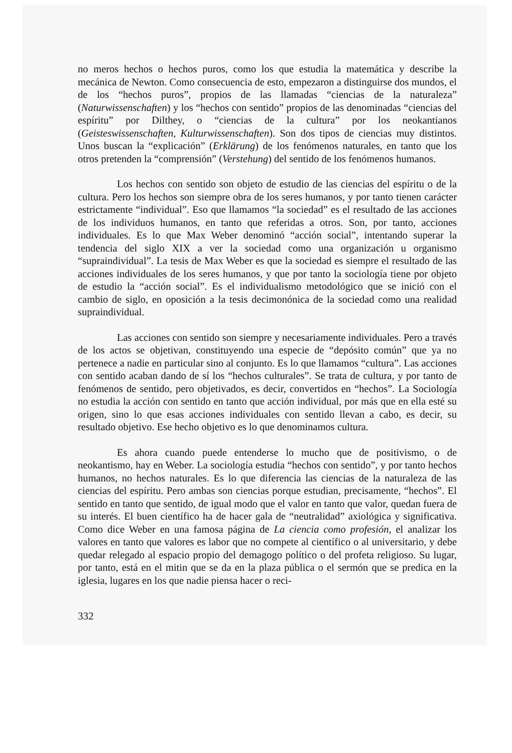no meros hechos o hechos puros, como los que estudia la matemática y describe la mecánica de Newton. Como consecuencia de esto, empezaron a distinguirse dos mundos, el de los “hechos puros”, propios de las llamadas “ciencias de la naturaleza” (Naturwissenschaften) y los “hechos con sentido” propios de las denominadas “ciencias del espíritu” por Dilthey, o “ciencias de la cultura” por los neokantianos (Geisteswissenschaften, Kulturwissenschaften). Son dos tipos de ciencias muy distintos. Unos buscan la “explicación” (Erklärung) de los fenómenos naturales, en tanto que los otros pretenden la “comprensión” (Verstehung) del sentido de los fenómenos humanos.
Los hechos con sentido son objeto de estudio de las ciencias del espíritu o de la cultura. Pero los hechos son siempre obra de los seres humanos, y por tanto tienen carácter estrictamente “individual”. Eso que llamamos “la sociedad” es el resultado de las acciones de los individuos humanos, en tanto que referidas a otros. Son, por tanto, acciones individuales. Es lo que Max Weber denominó “acción social”, intentando superar la tendencia del siglo XIX a ver la sociedad como una organización u organismo “supraindividual”. La tesis de Max Weber es que la sociedad es siempre el resultado de las acciones individuales de los seres humanos, y que por tanto la sociología tiene por objeto de estudio la “acción social”. Es el individualismo metodológico que se inició con el cambio de siglo, en oposición a la tesis decimonónica de la sociedad como una realidad supraindividual.
Las acciones con sentido son siempre y necesariamente individuales. Pero a través de los actos se objetivan, constituyendo una especie de “depósito común” que ya no pertenece a nadie en particular sino al conjunto. Es lo que llamamos “cultura”. Las acciones con sentido acaban dando de sí los “hechos culturales”. Se trata de cultura, y por tanto de fenómenos de sentido, pero objetivados, es decir, convertidos en “hechos”. La Sociología no estudia la acción con sentido en tanto que acción individual, por más que en ella esté su origen, sino lo que esas acciones individuales con sentido llevan a cabo, es decir, su resultado objetivo. Ese hecho objetivo es lo que denominamos cultura.
Es ahora cuando puede entenderse lo mucho que de positivismo, o de neokantismo, hay en Weber. La sociología estudia “hechos con sentido”, y por tanto hechos humanos, no hechos naturales. Es lo que diferencia las ciencias de la naturaleza de las ciencias del espíritu. Pero ambas son ciencias porque estudian, precisamente, “hechos”. El sentido en tanto que sentido, de igual modo que el valor en tanto que valor, quedan fuera de su interés. El buen científico ha de hacer gala de “neutralidad” axiológica y significativa. Como dice Weber en una famosa página de La ciencia como profesión, el analizar los valores en tanto que valores es labor que no compete al científico o al universitario, y debe quedar relegado al espacio propio del demagogo político o del profeta religioso. Su lugar, por tanto, está en el mitin que se da en la plaza pública o el sermón que se predica en la iglesia, lugares en los que nadie piensa hacer o reci-
332